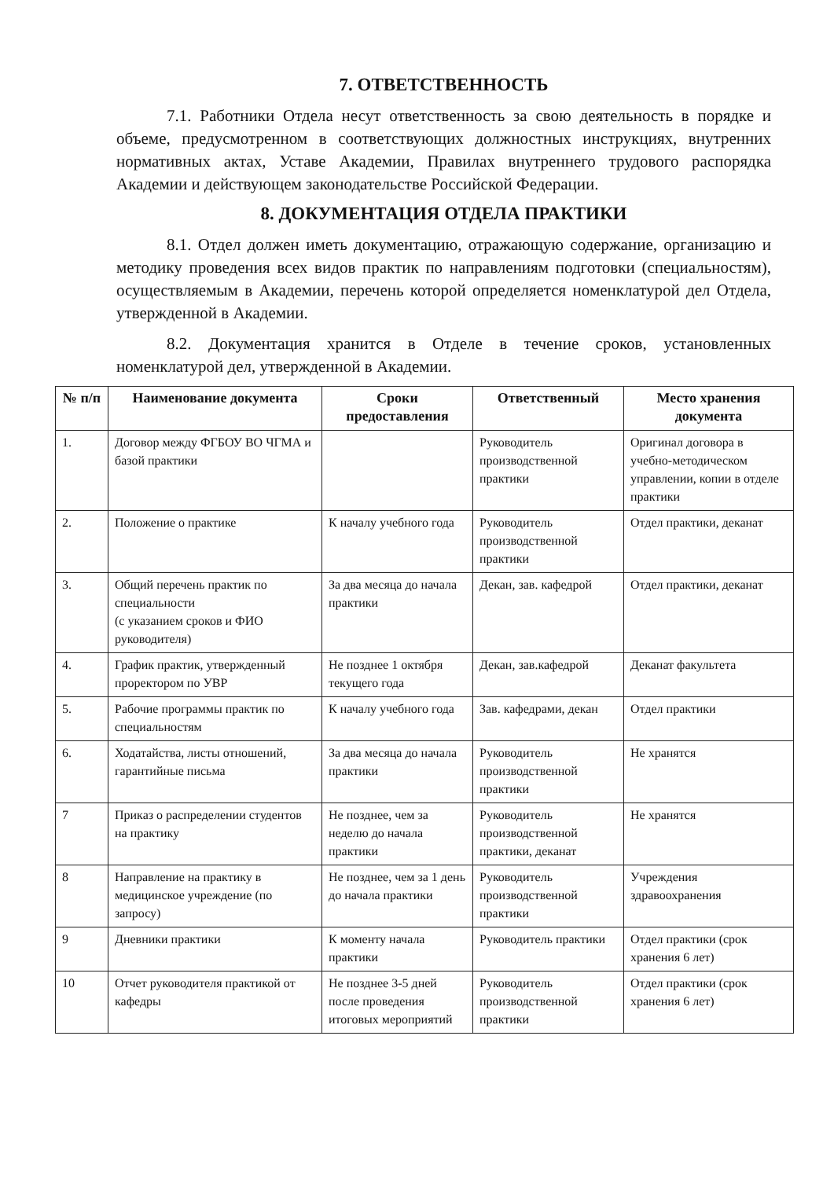7. ОТВЕТСТВЕННОСТЬ
7.1. Работники Отдела несут ответственность за свою деятельность в порядке и объеме, предусмотренном в соответствующих должностных инструкциях, внутренних нормативных актах, Уставе Академии, Правилах внутреннего трудового распорядка Академии и действующем законодательстве Российской Федерации.
8. ДОКУМЕНТАЦИЯ ОТДЕЛА ПРАКТИКИ
8.1. Отдел должен иметь документацию, отражающую содержание, организацию и методику проведения всех видов практик по направлениям подготовки (специальностям), осуществляемым в Академии, перечень которой определяется номенклатурой дел Отдела, утвержденной в Академии.
8.2. Документация хранится в Отделе в течение сроков, установленных номенклатурой дел, утвержденной в Академии.
| № п/п | Наименование документа | Сроки предоставления | Ответственный | Место хранения документа |
| --- | --- | --- | --- | --- |
| 1. | Договор между ФГБОУ ВО ЧГМА и базой практики | | Руководитель производственной практики | Оригинал договора в учебно-методическом управлении, копии в отделе практики |
| 2. | Положение о практике | К началу учебного года | Руководитель производственной практики | Отдел практики, деканат |
| 3. | Общий перечень практик по специальности (с указанием сроков и ФИО руководителя) | За два месяца до начала практики | Декан, зав. кафедрой | Отдел практики, деканат |
| 4. | График практик, утвержденный проректором по УВР | Не позднее 1 октября текущего года | Декан, зав.кафедрой | Деканат факультета |
| 5. | Рабочие программы практик по специальностям | К началу учебного года | Зав. кафедрами, декан | Отдел практики |
| 6. | Ходатайства, листы отношений, гарантийные письма | За два месяца до начала практики | Руководитель производственной практики | Не хранятся |
| 7 | Приказ о распределении студентов на практику | Не позднее, чем за неделю до начала практики | Руководитель производственной практики, деканат | Не хранятся |
| 8 | Направление на практику в медицинское учреждение (по запросу) | Не позднее, чем за 1 день до начала практики | Руководитель производственной практики | Учреждения здравоохранения |
| 9 | Дневники практики | К моменту начала практики | Руководитель практики | Отдел практики (срок хранения 6 лет) |
| 10 | Отчет руководителя практикой от кафедры | Не позднее 3-5 дней после проведения итоговых мероприятий | Руководитель производственной практики | Отдел практики (срок хранения 6 лет) |